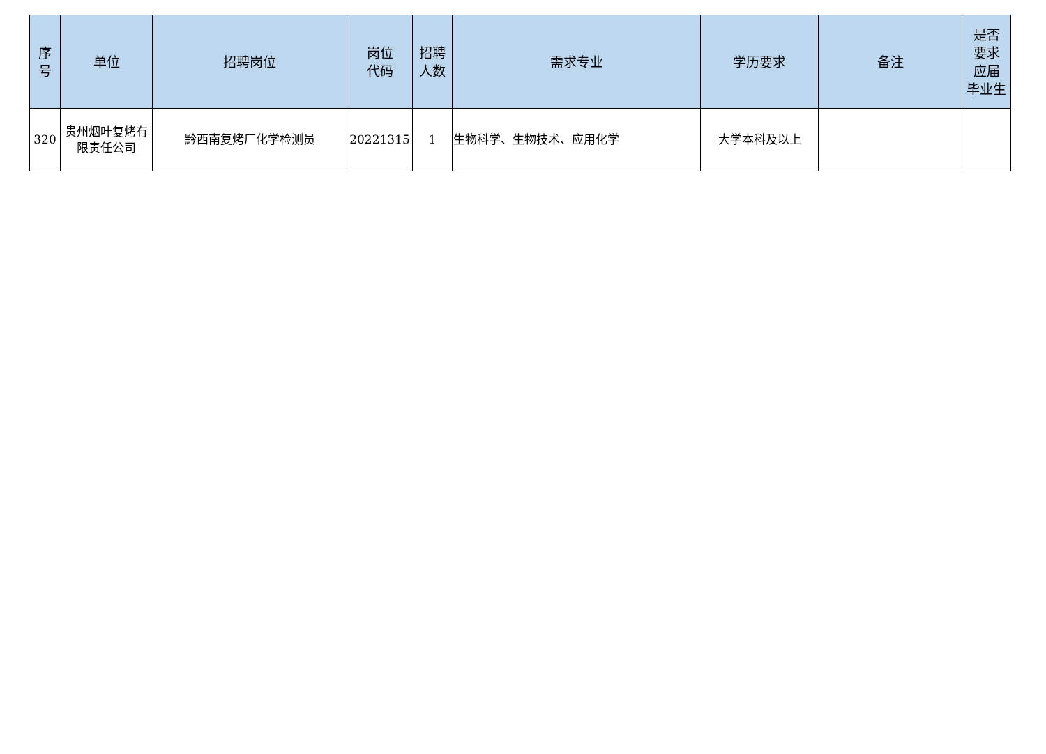| 序 号 | 单位 | 招聘岗位 | 岗位 代码 | 招聘 人数 | 需求专业 | 学历要求 | 备注 | 是否 要求 应届 毕业生 |
| --- | --- | --- | --- | --- | --- | --- | --- | --- |
| 320 | 贵州烟叶复烤有限责任公司 | 黔西南复烤厂化学检测员 | 20221315 | 1 | 生物科学、生物技术、应用化学 | 大学本科及以上 | | |